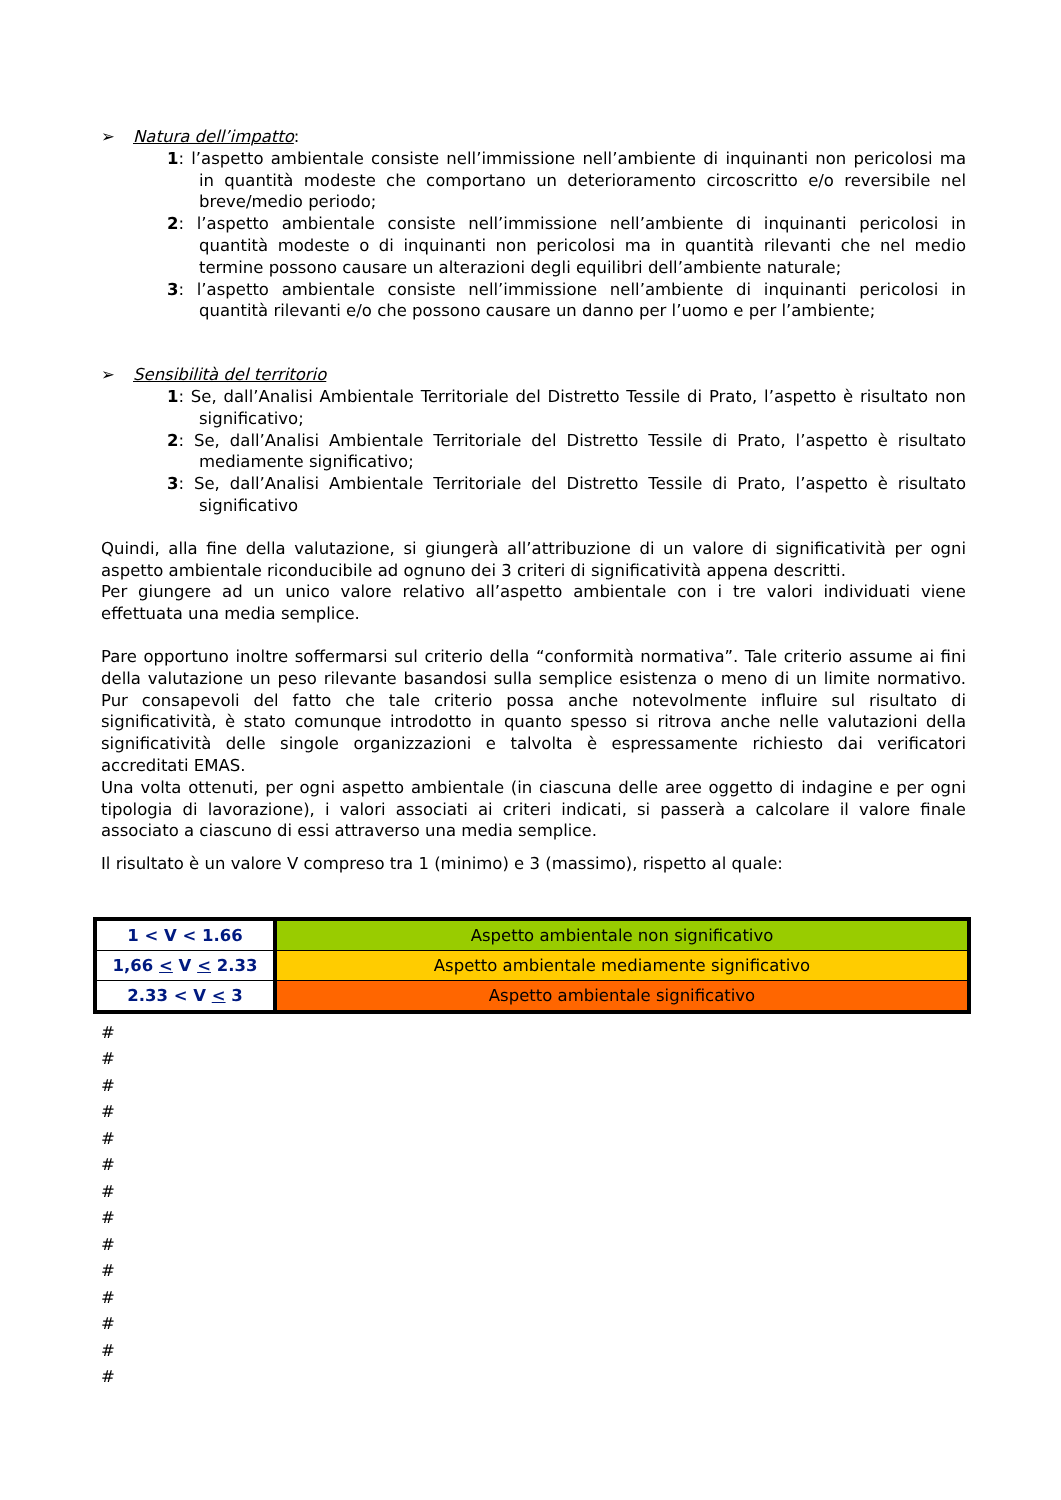➢ Natura dell’impatto:
1: l’aspetto ambientale consiste nell’immissione nell’ambiente di inquinanti non pericolosi ma in quantità modeste che comportano un deterioramento circoscritto e/o reversibile nel breve/medio periodo;
2: l’aspetto ambientale consiste nell’immissione nell’ambiente di inquinanti pericolosi in quantità modeste o di inquinanti non pericolosi ma in quantità rilevanti che nel medio termine possono causare un alterazioni degli equilibri dell’ambiente naturale;
3: l’aspetto ambientale consiste nell’immissione nell’ambiente di inquinanti pericolosi in quantità rilevanti e/o che possono causare un danno per l’uomo e per l’ambiente;
➢ Sensibilità del territorio
1: Se, dall’Analisi Ambientale Territoriale del Distretto Tessile di Prato, l’aspetto è risultato non significativo;
2: Se, dall’Analisi Ambientale Territoriale del Distretto Tessile di Prato, l’aspetto è risultato mediamente significativo;
3: Se, dall’Analisi Ambientale Territoriale del Distretto Tessile di Prato, l’aspetto è risultato significativo
Quindi, alla fine della valutazione, si giungerà all’attribuzione di un valore di significatività per ogni aspetto ambientale riconducibile ad ognuno dei 3 criteri di significatività appena descritti.
Per giungere ad un unico valore relativo all’aspetto ambientale con i tre valori individuati viene effettuata una media semplice.
Pare opportuno inoltre soffermarsi sul criterio della “conformità normativa”. Tale criterio assume ai fini della valutazione un peso rilevante basandosi sulla semplice esistenza o meno di un limite normativo. Pur consapevoli del fatto che tale criterio possa anche notevolmente influire sul risultato di significatività, è stato comunque introdotto in quanto spesso si ritrova anche nelle valutazioni della significatività delle singole organizzazioni e talvolta è espressamente richiesto dai verificatori accreditati EMAS.
Una volta ottenuti, per ogni aspetto ambientale (in ciascuna delle aree oggetto di indagine e per ogni tipologia di lavorazione), i valori associati ai criteri indicati, si passerà a calcolare il valore finale associato a ciascuno di essi attraverso una media semplice.
Il risultato è un valore V compreso tra 1 (minimo) e 3 (massimo), rispetto al quale:
| 1 < V < 1.66 | Aspetto ambientale non significativo |
| 1,66 < V < 2.33 | Aspetto ambientale mediamente significativo |
| 2.33 < V < 3 | Aspetto ambientale significativo |
#
#
#
#
#
#
#
#
#
#
#
#
#
#